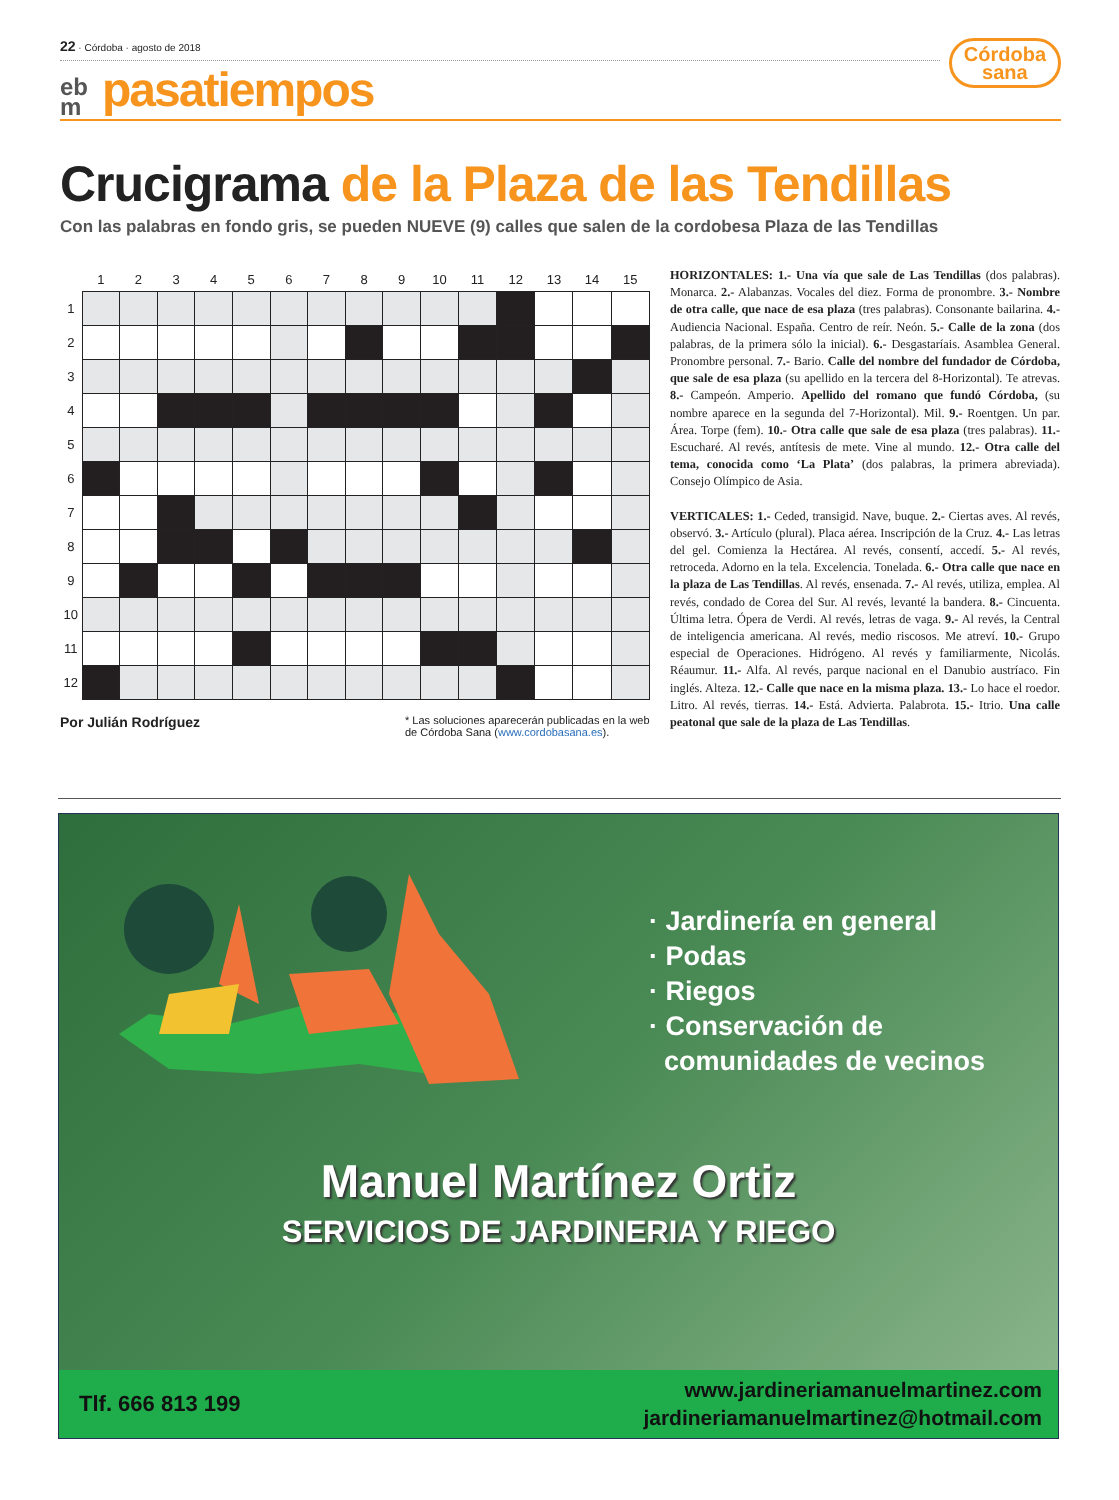22 · Córdoba · agosto de 2018
Córdoba
sana
eb
m pasatiempos
Crucigrama de la Plaza de las Tendillas
Con las palabras en fondo gris, se pueden NUEVE (9) calles que salen de la cordobesa Plaza de las Tendillas
| | 1 | 2 | 3 | 4 | 5 | 6 | 7 | 8 | 9 | 10 | 11 | 12 | 13 | 14 | 15 |
| --- | --- | --- | --- | --- | --- | --- | --- | --- | --- | --- | --- | --- | --- | --- | --- |
| 1 | | | | | | | | | | | | | | | |
| 2 | | | | | | | | | | | | | | | |
| 3 | | | | | | | | | | | | | | | |
| 4 | | | | | | | | | | | | | | | |
| 5 | | | | | | | | | | | | | | | |
| 6 | | | | | | | | | | | | | | | |
| 7 | | | | | | | | | | | | | | | |
| 8 | | | | | | | | | | | | | | | |
| 9 | | | | | | | | | | | | | | | |
| 10 | | | | | | | | | | | | | | | |
| 11 | | | | | | | | | | | | | | | |
| 12 | | | | | | | | | | | | | | | |
Por Julián Rodríguez * Las soluciones aparecerán publicadas en la web de Córdoba Sana (www.cordobasana.es).
HORIZONTALES: 1.- Una vía que sale de Las Tendillas (dos palabras). Monarca. 2.- Alabanzas. Vocales del diez. Forma de pronombre. 3.- Nombre de otra calle, que nace de esa plaza (tres palabras). Consonante bailarina. 4.- Audiencia Nacional. España. Centro de reír. Neón. 5.- Calle de la zona (dos palabras, de la primera sólo la inicial). 6.- Desgastaríais. Asamblea General. Pronombre personal. 7.- Bario. Calle del nombre del fundador de Córdoba, que sale de esa plaza (su apellido en la tercera del 8-Horizontal). Te atrevas. 8.- Campeón. Amperio. Apellido del romano que fundó Córdoba, (su nombre aparece en la segunda del 7-Horizontal). Mil. 9.- Roentgen. Un par. Área. Torpe (fem). 10.- Otra calle que sale de esa plaza (tres palabras). 11.- Escucharé. Al revés, antítesis de mete. Vine al mundo. 12.- Otra calle del tema, conocida como ‘La Plata’ (dos palabras, la primera abreviada). Consejo Olímpico de Asia.
VERTICALES: 1.- Ceded, transigid. Nave, buque. 2.- Ciertas aves. Al revés, observó. 3.- Artículo (plural). Placa aérea. Inscripción de la Cruz. 4.- Las letras del gel. Comienza la Hectárea. Al revés, consentí, accedí. 5.- Al revés, retroceda. Adorno en la tela. Excelencia. Tonelada. 6.- Otra calle que nace en la plaza de Las Tendillas. Al revés, ensenada. 7.- Al revés, utiliza, emplea. Al revés, condado de Corea del Sur. Al revés, levanté la bandera. 8.- Cincuenta. Última letra. Ópera de Verdi. Al revés, letras de vaga. 9.- Al revés, la Central de inteligencia americana. Al revés, medio riscosos. Me atreví. 10.- Grupo especial de Operaciones. Hidrógeno. Al revés y familiarmente, Nicolás. Réaumur. 11.- Alfa. Al revés, parque nacional en el Danubio austríaco. Fin inglés. Alteza. 12.- Calle que nace en la misma plaza. 13.- Lo hace el roedor. Litro. Al revés, tierras. 14.- Está. Advierta. Palabrota. 15.- Itrio. Una calle peatonal que sale de la plaza de Las Tendillas.
· Jardinería en general
· Podas
· Riegos
· Conservación de
comunidades de vecinos
Manuel Martínez Ortiz
SERVICIOS DE JARDINERIA Y RIEGO
Tlf. 666 813 199 www.jardineriamanuelmartinez.com
jardineriamanuelmartinez@hotmail.com